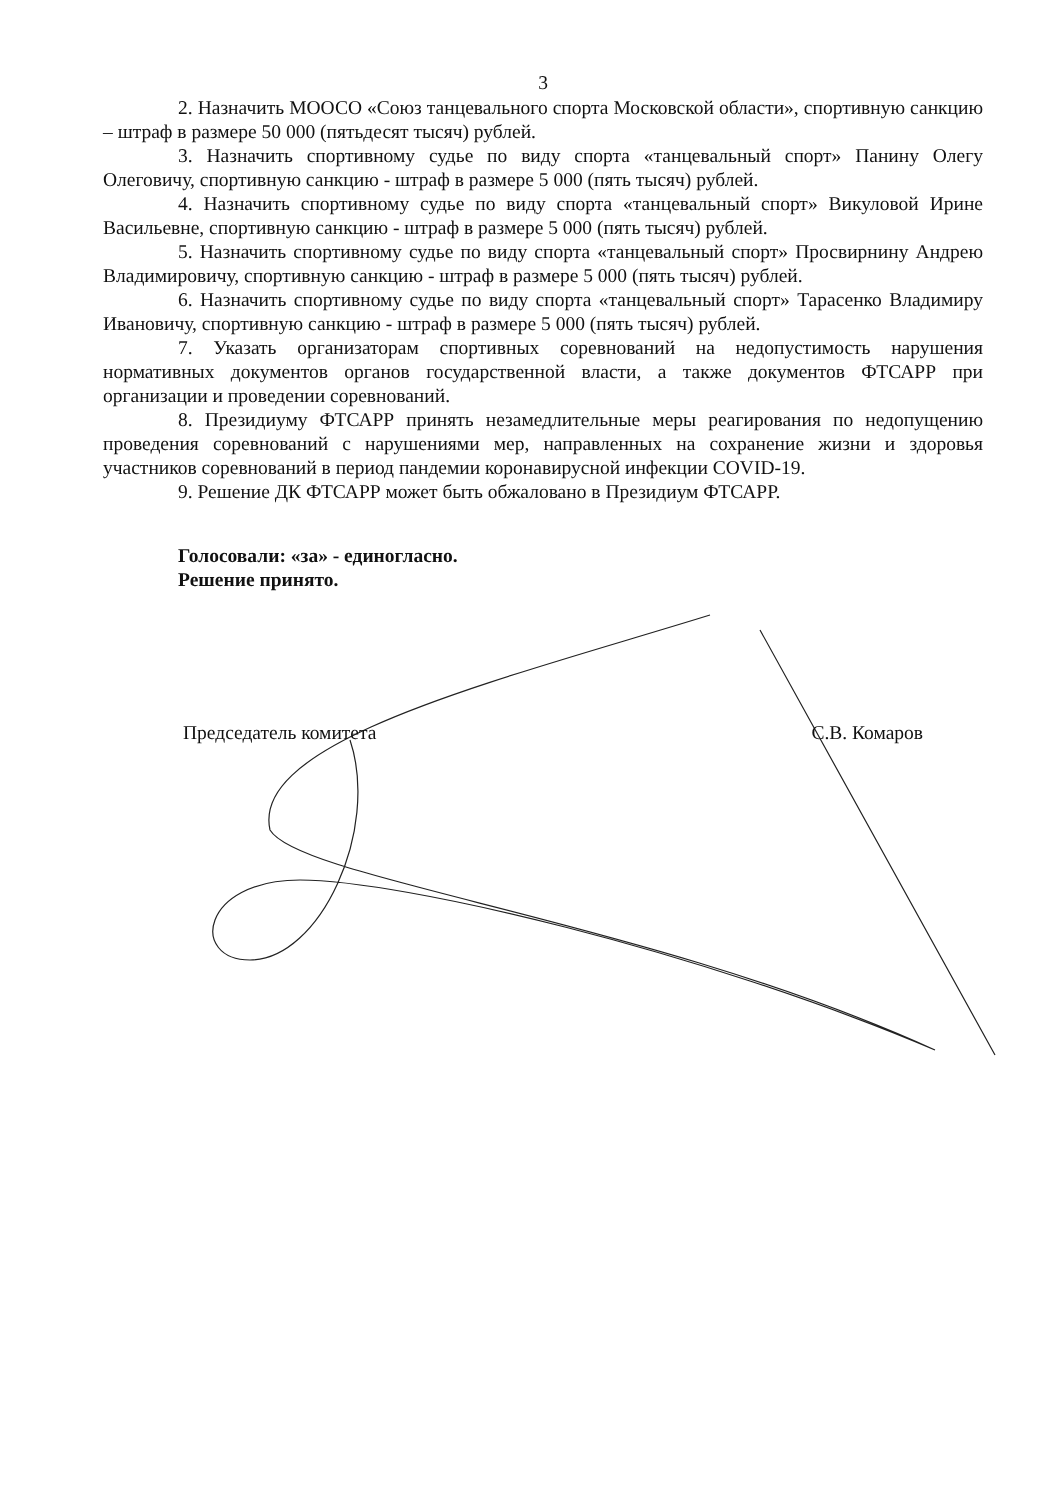3
2. Назначить МООСО «Союз танцевального спорта Московской области», спортивную санкцию – штраф в размере 50 000 (пятьдесят тысяч) рублей.
3. Назначить спортивному судье по виду спорта «танцевальный спорт» Панину Олегу Олеговичу, спортивную санкцию - штраф в размере 5 000 (пять тысяч) рублей.
4. Назначить спортивному судье по виду спорта «танцевальный спорт» Викуловой Ирине Васильевне, спортивную санкцию - штраф в размере 5 000 (пять тысяч) рублей.
5. Назначить спортивному судье по виду спорта «танцевальный спорт» Просвирнину Андрею Владимировичу, спортивную санкцию - штраф в размере 5 000 (пять тысяч) рублей.
6. Назначить спортивному судье по виду спорта «танцевальный спорт» Тарасенко Владимиру Ивановичу, спортивную санкцию - штраф в размере 5 000 (пять тысяч) рублей.
7. Указать организаторам спортивных соревнований на недопустимость нарушения нормативных документов органов государственной власти, а также документов ФТСАРР при организации и проведении соревнований.
8. Президиуму ФТСАРР принять незамедлительные меры реагирования по недопущению проведения соревнований с нарушениями мер, направленных на сохранение жизни и здоровья участников соревнований в период пандемии коронавирусной инфекции COVID-19.
9. Решение ДК ФТСАРР может быть обжаловано в Президиум ФТСАРР.
Голосовали: «за» - единогласно.
Решение принято.
Председатель комитета С.В. Комаров